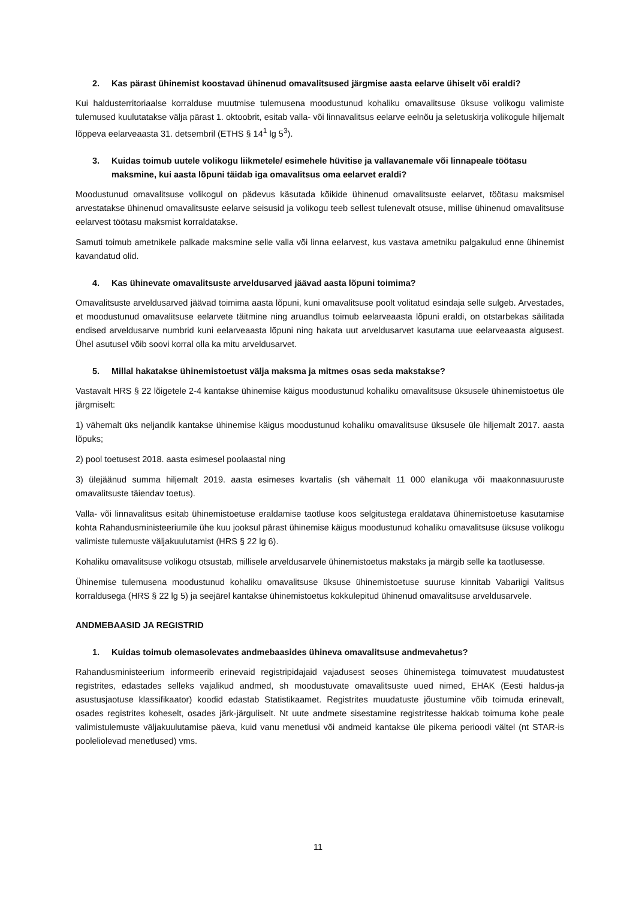2. Kas pärast ühinemist koostavad ühinenud omavalitsused järgmise aasta eelarve ühiselt või eraldi?
Kui haldusterritoriaalse korralduse muutmise tulemusena moodustunud kohaliku omavalitsuse üksuse volikogu valimiste tulemused kuulutatakse välja pärast 1. oktoobrit, esitab valla- või linnavalitsus eelarve eelnõu ja seletuskirja volikogule hiljemalt lõppeva eelarveaasta 31. detsembril (ETHS § 14<sup>1</sup> lg 5<sup>3</sup>).
3. Kuidas toimub uutele volikogu liikmetele/ esimehele hüvitise ja vallavanemale või linnapeale töötasu maksmine, kui aasta lõpuni täidab iga omavalitsus oma eelarvet eraldi?
Moodustunud omavalitsuse volikogul on pädevus käsutada kõikide ühinenud omavalitsuste eelarvet, töötasu maksmisel arvestatakse ühinenud omavalitsuste eelarve seisusid ja volikogu teeb sellest tulenevalt otsuse, millise ühinenud omavalitsuse eelarvest töötasu maksmist korraldatakse.
Samuti toimub ametnikele palkade maksmine selle valla või linna eelarvest, kus vastava ametniku palgakulud enne ühinemist kavandatud olid.
4. Kas ühinevate omavalitsuste arveldusarved jäävad aasta lõpuni toimima?
Omavalitsuste arveldusarved jäävad toimima aasta lõpuni, kuni omavalitsuse poolt volitatud esindaja selle sulgeb. Arvestades, et moodustunud omavalitsuse eelarvete täitmine ning aruandlus toimub eelarveaasta lõpuni eraldi, on otstarbekas säilitada endised arveldusarve numbrid kuni eelarveaasta lõpuni ning hakata uut arveldusarvet kasutama uue eelarveaasta algusest. Ühel asutusel võib soovi korral olla ka mitu arveldusarvet.
5. Millal hakatakse ühinemistoetust välja maksma ja mitmes osas seda makstakse?
Vastavalt HRS § 22 lõigetele 2-4 kantakse ühinemise käigus moodustunud kohaliku omavalitsuse üksusele ühinemistoetus üle järgmiselt:
1) vähemalt üks neljandik kantakse ühinemise käigus moodustunud kohaliku omavalitsuse üksusele üle hiljemalt 2017. aasta lõpuks;
2) pool toetusest 2018. aasta esimesel poolaastal ning
3) ülejäänud summa hiljemalt 2019. aasta esimeses kvartalis (sh vähemalt 11 000 elanikuga või maakonnasuuruste omavalitsuste täiendav toetus).
Valla- või linnavalitsus esitab ühinemistoetuse eraldamise taotluse koos selgitustega eraldatava ühinemistoetuse kasutamise kohta Rahandusministeeriumile ühe kuu jooksul pärast ühinemise käigus moodustunud kohaliku omavalitsuse üksuse volikogu valimiste tulemuste väljakuulutamist (HRS § 22 lg 6).
Kohaliku omavalitsuse volikogu otsustab, millisele arveldusarvele ühinemistoetus makstaks ja märgib selle ka taotlusesse.
Ühinemise tulemusena moodustunud kohaliku omavalitsuse üksuse ühinemistoetuse suuruse kinnitab Vabariigi Valitsus korraldusega (HRS § 22 lg 5) ja seejärel kantakse ühinemistoetus kokkulepitud ühinenud omavalitsuse arveldusarvele.
ANDMEBAASID JA REGISTRID
1. Kuidas toimub olemasolevates andmebaasides ühineva omavalitsuse andmevahetus?
Rahandusministeerium informeerib erinevaid registripidajaid vajadusest seoses ühinemistega toimuvatest muudatustest registrites, edastades selleks vajalikud andmed, sh moodustuvate omavalitsuste uued nimed, EHAK (Eesti haldus-ja asustusjaotuse klassifikaator) koodid edastab Statistikaamet. Registrites muudatuste jõustumine võib toimuda erinevalt, osades registrites koheselt, osades järk-järguliselt. Nt uute andmete sisestamine registritesse hakkab toimuma kohe peale valimistulemuste väljakuulutamise päeva, kuid vanu menetlusi või andmeid kantakse üle pikema perioodi vältel (nt STAR-is pooleliolevad menetlused) vms.
11